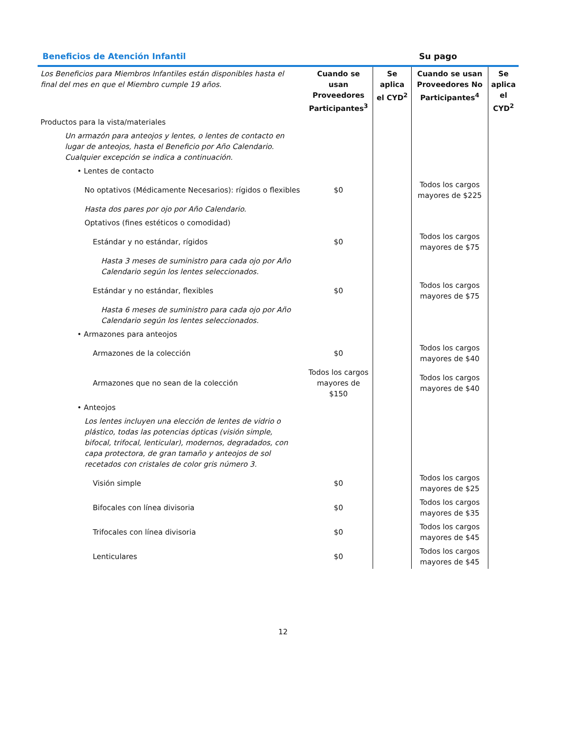Beneficios de Atención Infantil Su pago
| Los Beneficios para Miembros Infantiles están disponibles hasta el final del mes en que el Miembro cumple 19 años. | Cuando se usan Proveedores Participantes<sup>3</sup> | Se aplica el CYD<sup>2</sup> | Cuando se usan Proveedores No Participantes<sup>4</sup> | Se aplica el CYD<sup>2</sup> |
| Productos para la vista/materiales | | | | |
| Un armazón para anteojos y lentes, o lentes de contacto en lugar de anteojos, hasta el Beneficio por Año Calendario. Cualquier excepción se indica a continuación. | | | | |
| • Lentes de contacto | | | | |
| No optativos (Médicamente Necesarios): rígidos o flexibles | $0 | | Todos los cargos mayores de $225 | |
| Hasta dos pares por ojo por Año Calendario. | | | | |
| Optativos (fines estéticos o comodidad) | | | | |
| Estándar y no estándar, rígidos | $0 | | Todos los cargos mayores de $75 | |
| Hasta 3 meses de suministro para cada ojo por Año Calendario según los lentes seleccionados. | | | | |
| Estándar y no estándar, flexibles | $0 | | Todos los cargos mayores de $75 | |
| Hasta 6 meses de suministro para cada ojo por Año Calendario según los lentes seleccionados. | | | | |
| • Armazones para anteojos | | | | |
| Armazones de la colección | $0 | | Todos los cargos mayores de $40 | |
| Armazones que no sean de la colección | Todos los cargos mayores de $150 | | Todos los cargos mayores de $40 | |
| • Anteojos | | | | |
| Los lentes incluyen una elección de lentes de vidrio o plástico, todas las potencias ópticas (visión simple, bifocal, trifocal, lenticular), modernos, degradados, con capa protectora, de gran tamaño y anteojos de sol recetados con cristales de color gris número 3. | | | | |
| Visión simple | $0 | | Todos los cargos mayores de $25 | |
| Bifocales con línea divisoria | $0 | | Todos los cargos mayores de $35 | |
| Trifocales con línea divisoria | $0 | | Todos los cargos mayores de $45 | |
| Lenticulares | $0 | | Todos los cargos mayores de $45 | |
12